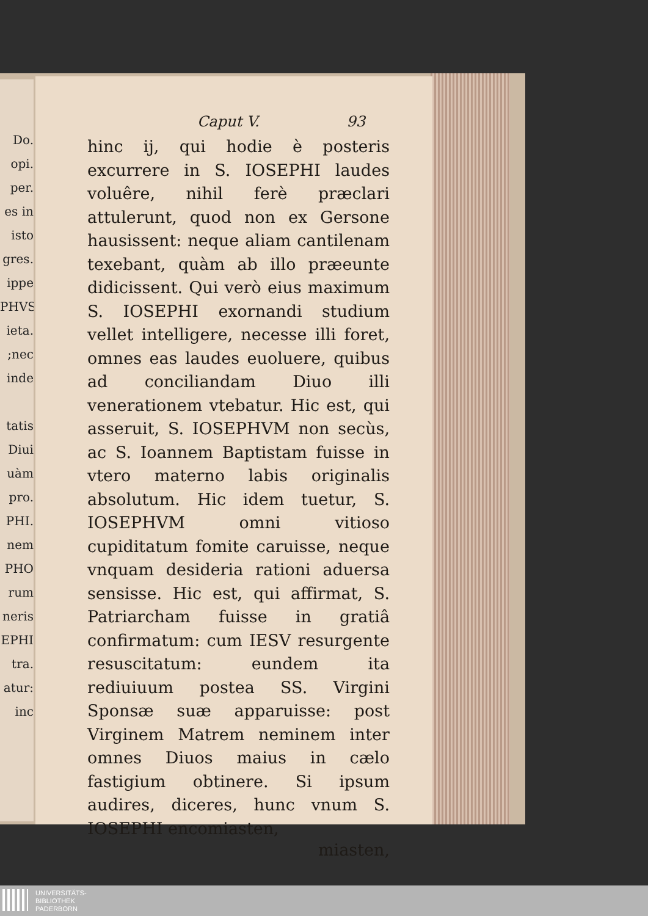Do.
opi.
per.
es in
isto
gres.
ippe
PHVS
ieta.
;nec
inde
tatis
Diui
uàm
pro.
PHI.
nem
PHO
rum
neris
EPHI
tra.
atur:
inc
Caput V. 93
hinc ij, qui hodie è posteris excurrere in S. IOSEPHI laudes voluêre, nihil ferè præclari attulerunt, quod non ex Gersone hausissent: neque aliam cantilenam texebant, quàm ab illo præeunte didicissent. Qui verò eius maximum S. IOSEPHI exornandi studium vellet intelligere, necesse illi foret, omnes eas laudes euoluere, quibus ad conciliandam Diuo illi venerationem vtebatur. Hic est, qui asseruit, S. IOSEPHVM non secùs, ac S. Ioannem Baptistam fuisse in vtero materno labis originalis absolutum. Hic idem tuetur, S. IOSEPHVM omni vitioso cupiditatum fomite caruisse, neque vnquam desideria rationi aduersa sensisse. Hic est, qui affirmat, S. Patriarcham fuisse in gratiâ confirmatum: cum IESV resurgente resuscitatum: eundem ita rediuiuum postea SS. Virgini Sponsæ suæ apparuisse: post Virginem Matrem neminem inter omnes Diuos maius in cælo fastigium obtinere. Si ipsum audires, diceres, hunc vnum S. IOSEPHI encomiasten,
miasten,
UNIVERSITÄTS-
BIBLIOTHEK
PADERBORN